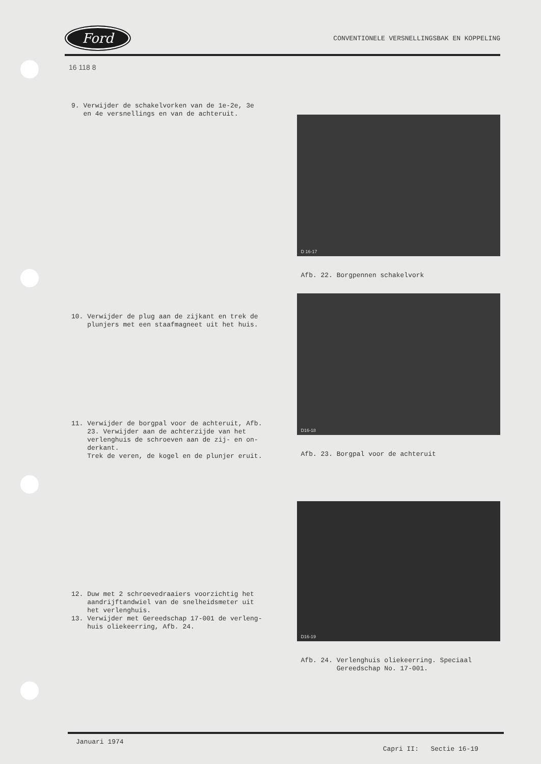Ford
CONVENTIONELE VERSNELLINGSBAK EN KOPPELING
16 118 8
9. Verwijder de schakelvorken van de 1e-2e, 3e
en 4e versnellings en van de achteruit.
D 16-17
Afb. 22. Borgpennen schakelvork
10. Verwijder de plug aan de zijkant en trek de
plunjers met een staafmagneet uit het huis.
11. Verwijder de borgpal voor de achteruit, Afb.
23. Verwijder aan de achterzijde van het
verlenghuis de schroeven aan de zij- en on-
derkant.
Trek de veren, de kogel en de plunjer eruit.
D16-18
Afb. 23. Borgpal voor de achteruit
12. Duw met 2 schroevedraaiers voorzichtig het
aandrijftandwiel van de snelheidsmeter uit
het verlenghuis.
13. Verwijder met Gereedschap 17-001 de verleng-
huis oliekeerring, Afb. 24.
D16-19
Afb. 24. Verlenghuis oliekeerring. Speciaal
Gereedschap No. 17-001.
Januari 1974 Capri II: Sectie 16-19